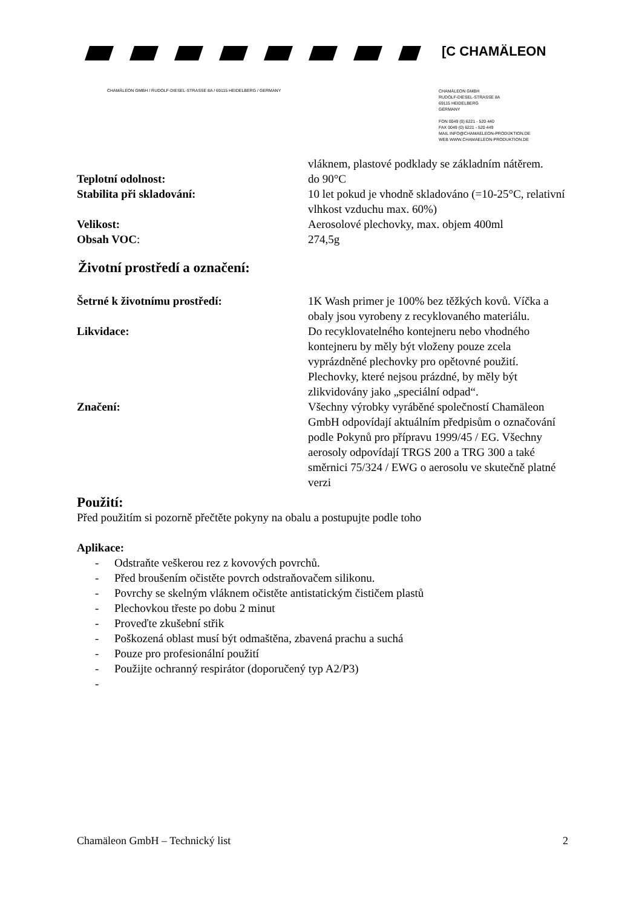[C CHAMÄLEON
CHAMÄLEON GMBH / RUDOLF-DIESEL-STRASSE 8A / 69115 HEIDELBERG / GERMANY
CHAMÄLEON GMBH
RUDOLF-DIESEL-STRASSE 8A
69115 HEIDELBERG
GERMANY
FON 0049 (0) 6221 - 520 440
FAX 0049 (0) 6221 - 520 449
MAIL INFO@CHAMAELEON-PRODUKTION.DE
WEB WWW.CHAMAELEON-PRODUKTION.DE
vláknem, plastové podklady se základním nátěrem.
Teplotní odolnost: do 90°C
Stabilita při skladování: 10 let pokud je vhodně skladováno (=10-25°C, relativní vlhkost vzduchu max. 60%)
Velikost: Aerosolové plechovky, max. objem 400ml
Obsah VOC: 274,5g
Životní prostředí a označení:
Šetrné k životnímu prostředí: 1K Wash primer je 100% bez těžkých kovů. Víčka a obaly jsou vyrobeny z recyklovaného materiálu.
Likvidace: Do recyklovatelného kontejneru nebo vhodného kontejneru by měly být vloženy pouze zcela vyprázdněné plechovky pro opětovné použití. Plechovky, které nejsou prázdné, by měly být zlikvidovány jako „speciální odpad“.
Značení: Všechny výrobky vyráběné společností Chamäleon GmbH odpovídají aktuálním předpisům o označování podle Pokynů pro přípravu 1999/45 / EG. Všechny aerosoly odpovídají TRGS 200 a TRG 300 a také směrnici 75/324 / EWG o aerosolu ve skutečně platné verzi
Použití:
Před použitím si pozorně přečtěte pokyny na obalu a postupujte podle toho
Aplikace:
- Odstraňte veškerou rez z kovových povrchů.
- Před broušením očistěte povrch odstraňovačem silikonu.
- Povrchy se skelným vláknem očistěte antistatickým čističem plastů
- Plechovkou třeste po dobu 2 minut
- Proveďte zkušební střik
- Poškozená oblast musí být odmaštěna, zbavená prachu a suchá
- Pouze pro profesionální použití
- Použijte ochranný respirátor (doporučený typ A2/P3)
-
Chamäleon GmbH – Technický list
2